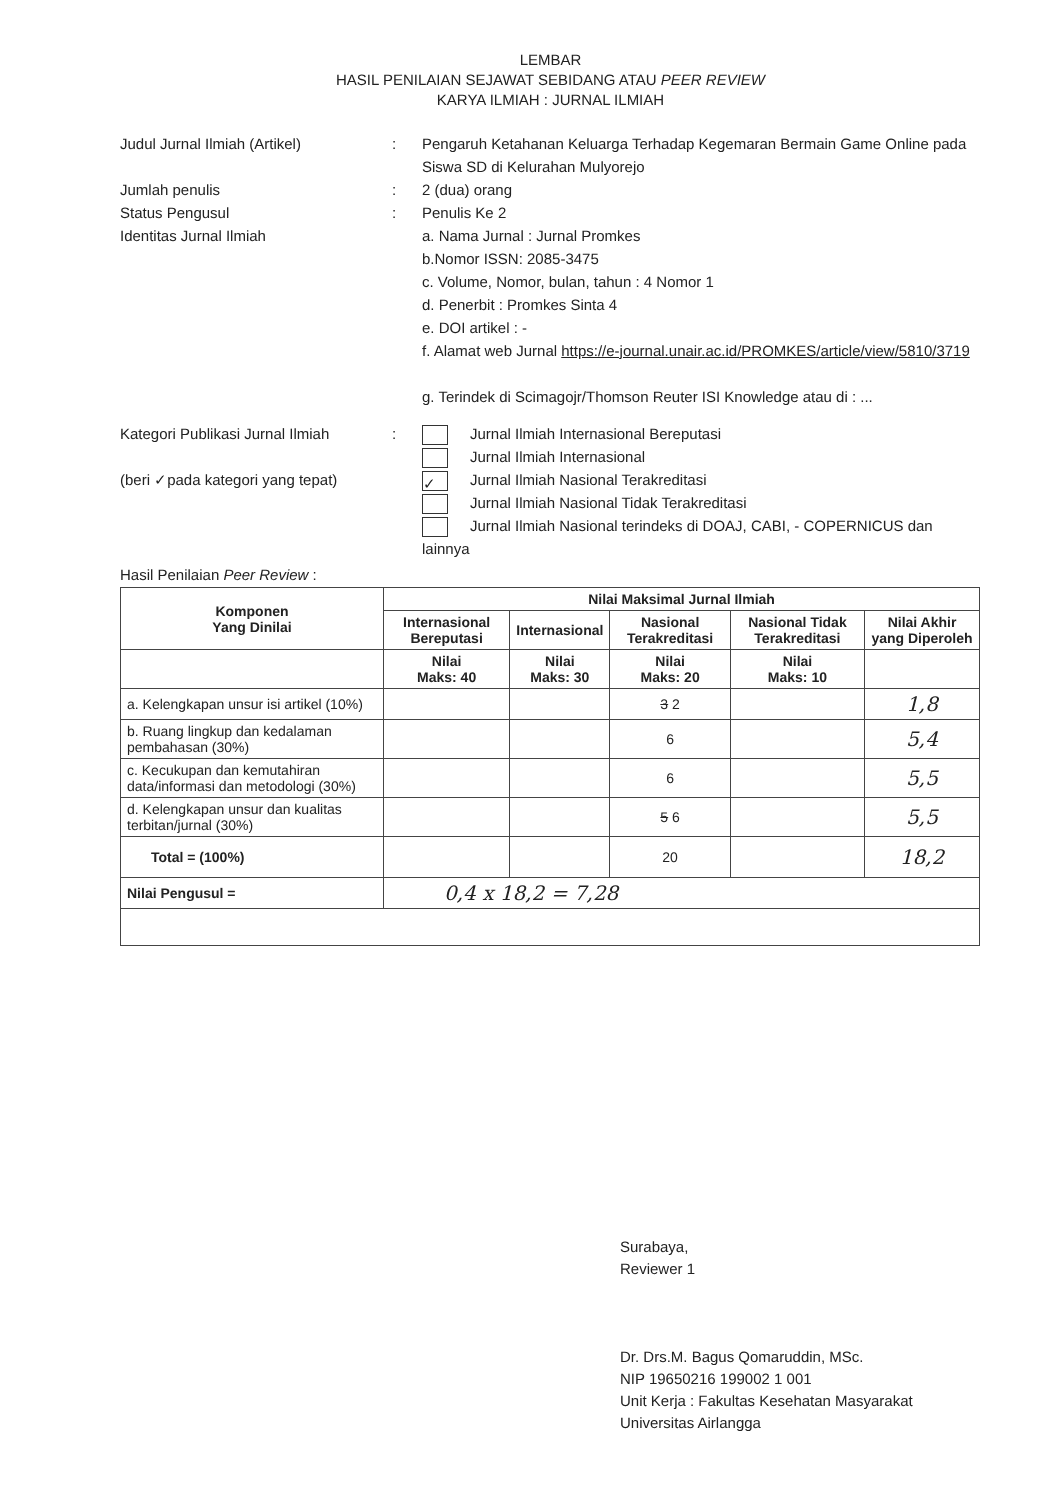LEMBAR
HASIL PENILAIAN SEJAWAT SEBIDANG ATAU PEER REVIEW
KARYA ILMIAH : JURNAL ILMIAH
Judul Jurnal Ilmiah (Artikel)
:
Pengaruh Ketahanan Keluarga Terhadap Kegemaran Bermain Game Online pada Siswa SD di Kelurahan Mulyorejo
Jumlah penulis
:
2 (dua) orang
Status Pengusul
:
Penulis Ke 2
Identitas Jurnal Ilmiah
a. Nama Jurnal : Jurnal Promkes
b.Nomor ISSN: 2085-3475
c. Volume, Nomor, bulan, tahun : 4 Nomor 1
d. Penerbit : Promkes Sinta 4
e. DOI artikel : -
f. Alamat web Jurnal https://e-journal.unair.ac.id/PROMKES/article/view/5810/3719
g. Terindek di Scimagojr/Thomson Reuter ISI Knowledge atau di : ...
Kategori Publikasi Jurnal Ilmiah
(beri ✓pada kategori yang tepat)
:
Jurnal Ilmiah Internasional Bereputasi
Jurnal Ilmiah Internasional
✓ Jurnal Ilmiah Nasional Terakreditasi
Jurnal Ilmiah Nasional Tidak Terakreditasi
Jurnal Ilmiah Nasional terindeks di DOAJ, CABI, - COPERNICUS dan lainnya
Hasil Penilaian Peer Review :
| Komponen Yang Dinilai | Nilai Maksimal Jurnal Ilmiah | | | | |
| --- | --- | --- | --- | --- | --- |
| | Internasional Bereputasi | Internasional | Nasional Terakreditasi | Nasional Tidak Terakreditasi | Nilai Akhir yang Diperoleh |
| | Nilai Maks: 40 | Nilai Maks: 30 | Nilai Maks: 20 | Nilai Maks: 10 | |
| a. Kelengkapan unsur isi artikel (10%) | | | 3 2 | | 1,8 |
| b. Ruang lingkup dan kedalaman pembahasan (30%) | | | 6 | | 5,4 |
| c. Kecukupan dan kemutahiran data/informasi dan metodologi (30%) | | | 6 | | 5,5 |
| d. Kelengkapan unsur dan kualitas terbitan/jurnal (30%) | | | 5 6 | | 5,5 |
| Total = (100%) | | | 20 | | 18,2 |
| Nilai Pengusul = | 0,4 x 18,2 = 7,28 | | | | |
Surabaya,
Reviewer 1
Dr. Drs.M. Bagus Qomaruddin, MSc.
NIP 19650216 199002 1 001
Unit Kerja : Fakultas Kesehatan Masyarakat
Universitas Airlangga